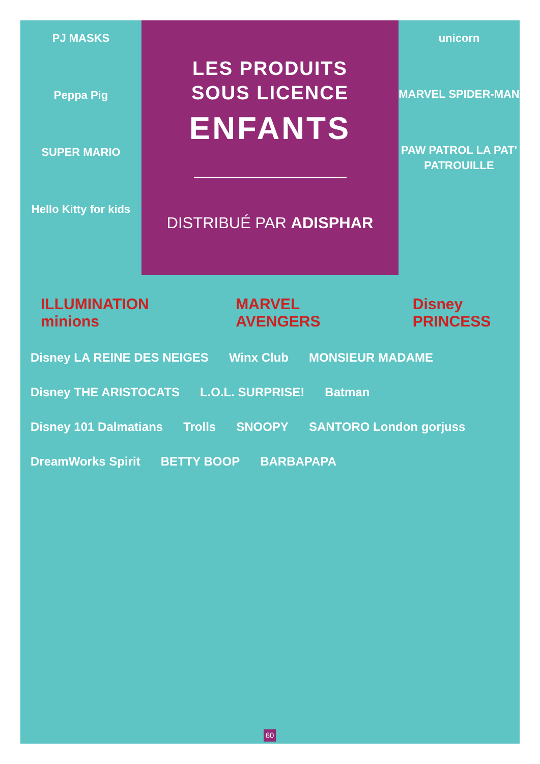PJ MASKS
Peppa Pig
SUPER MARIO
Hello Kitty for kids
LES PRODUITS
SOUS LICENCE
ENFANTS
DISTRIBUÉ PAR ADISPHAR
unicorn
MARVEL SPIDER-MAN
PAW PATROL LA PAT' PATROUILLE
ILLUMINATION minions MARVEL AVENGERS Disney PRINCESS
Disney LA REINE DES NEIGES Winx Club MONSIEUR MADAME Disney THE ARISTOCATS L.O.L. SURPRISE! Batman Disney 101 Dalmatians Trolls SNOOPY SANTORO London gorjuss DreamWorks Spirit BETTY BOOP BARBAPAPA
60